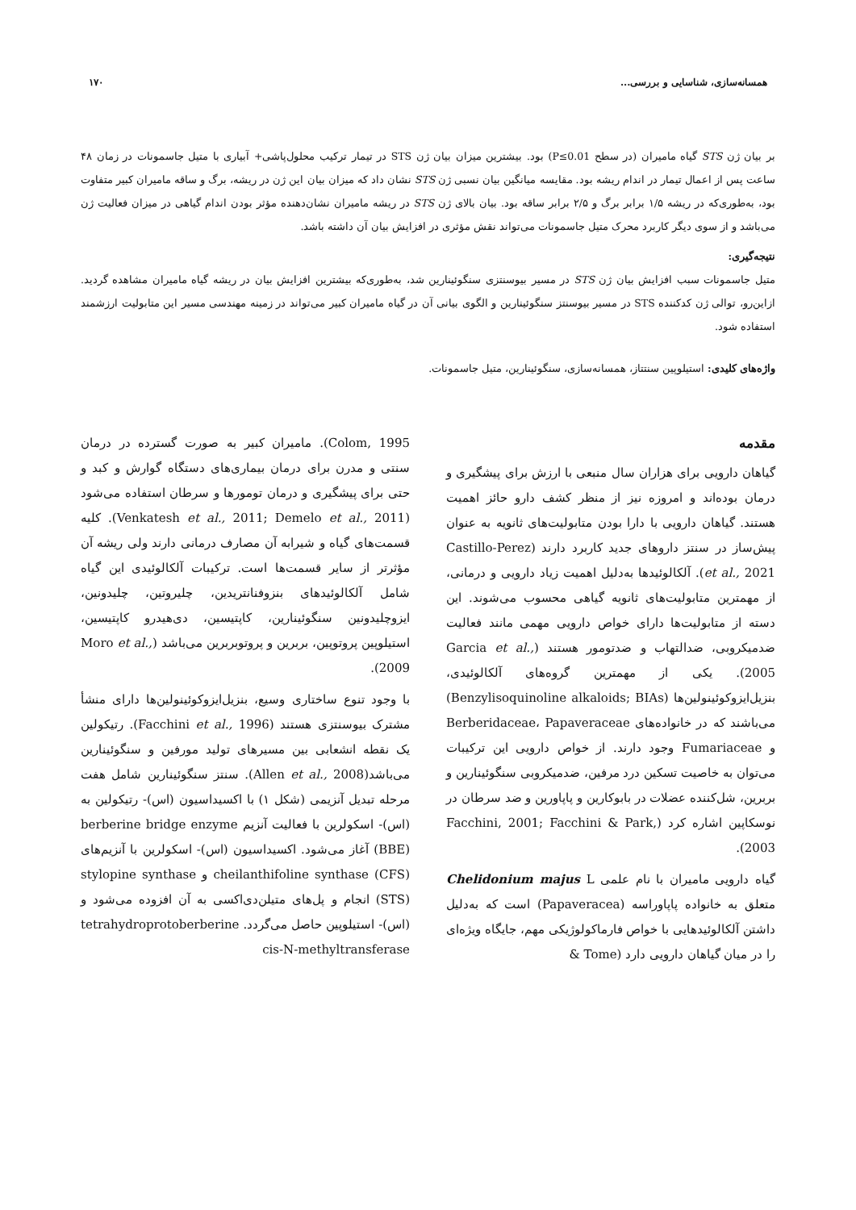همسانه‌سازی، شناسایی و بررسی... ۱۷۰
بر بیان ژن STS گیاه مامیران (در سطح P≤0.01) بود. بیشترین میزان بیان ژن STS در تیمار ترکیب محلول‌پاشی+ آبیاری با متیل جاسمونات در زمان ۴۸ ساعت پس از اعمال تیمار در اندام ریشه بود. مقایسه میانگین بیان نسبی ژن STS نشان داد که میزان بیان این ژن در ریشه، برگ و ساقه مامیران کبیر متفاوت بود، به‌طوری‌که در ریشه ۱/۵ برابر برگ و ۲/۵ برابر ساقه بود. بیان بالای ژن STS در ریشه مامیران نشان‌دهنده مؤثر بودن اندام گیاهی در میزان فعالیت ژن می‌باشد و از سوی دیگر کاربرد محرک متیل جاسمونات می‌تواند نقش مؤثری در افزایش بیان آن داشته باشد.
نتیجه‌گیری:
متیل جاسمونات سبب افزایش بیان ژن STS در مسیر بیوسنتزی سنگوئینارین شد، به‌طوری‌که بیشترین افزایش بیان در ریشه گیاه مامیران مشاهده گردید. ازاین‌رو، توالی ژن کدکننده STS در مسیر بیوسنتز سنگوئینارین و الگوی بیانی آن در گیاه مامیران کبیر می‌تواند در زمینه مهندسی مسیر این متابولیت ارزشمند استفاده شود.
واژه‌های کلیدی: استیلوپین سنتتاز، همسانه‌سازی، سنگوئینارین، متیل جاسمونات.
مقدمه
گیاهان دارویی برای هزاران سال منبعی با ارزش برای پیشگیری و درمان بوده‌اند و امروزه نیز از منظر کشف دارو حائز اهمیت هستند. گیاهان دارویی با دارا بودن متابولیت‌های ثانویه به عنوان پیش‌ساز در سنتز داروهای جدید کاربرد دارند (Castillo-Perez et al., 2021). آلکالوئیدها به‌دلیل اهمیت زیاد دارویی و درمانی، از مهمترین متابولیت‌های ثانویه گیاهی محسوب می‌شوند. این دسته از متابولیت‌ها دارای خواص دارویی مهمی مانند فعالیت ضدمیکروبی، ضدالتهاب و ضدتومور هستند (Garcia et al., 2005). یکی از مهمترین گروه‌های آلکالوئیدی، بنزیل‌ایزوکوئینولین‌ها (Benzylisoquinoline alkaloids; BIAs) می‌باشند که در خانواده‌های Berberidaceae، Papaveraceae و Fumariaceae وجود دارند. از خواص دارویی این ترکیبات می‌توان به خاصیت تسکین درد مرفین، ضدمیکروبی سنگوئینارین و بربرین، شل‌کننده عضلات در بابوکارین و پاپاورین و ضد سرطان در نوسکاپین اشاره کرد (Facchini, 2001; Facchini & Park, 2003).
گیاه دارویی مامیران با نام علمی Chelidonium majus L متعلق به خانواده پاپاوراسه (Papaveracea) است که به‌دلیل داشتن آلکالوئیدهایی با خواص فارماکولوژیکی مهم، جایگاه ویژه‌ای را در میان گیاهان دارویی دارد (Tome &
Colom, 1995). مامیران کبیر به صورت گسترده در درمان سنتی و مدرن برای درمان بیماری‌های دستگاه گوارش و کبد و حتی برای پیشگیری و درمان تومورها و سرطان استفاده می‌شود (Venkatesh et al., 2011; Demelo et al., 2011). کلیه قسمت‌های گیاه و شیرابه آن مصارف درمانی دارند ولی ریشه آن مؤثرتر از سایر قسمت‌ها است. ترکیبات آلکالوئیدی این گیاه شامل آلکالوئیدهای بنزوفنانتریدین، چلیروتین، چلیدونین، ایزوچلیدونین سنگوئینارین، کاپتیسین، دی‌هیدرو کاپتیسین، استیلوپین پروتوپین، بربرین و پروتوبربرین می‌باشد (Moro et al., 2009).
با وجود تنوع ساختاری وسیع، بنزیل‌ایزوکوئینولین‌ها دارای منشأ مشترک بیوسنتزی هستند (Facchini et al., 1996). رتیکولین یک نقطه انشعابی بین مسیرهای تولید مورفین و سنگوئینارین می‌باشد(Allen et al., 2008). سنتز سنگوئینارین شامل هفت مرحله تبدیل آنزیمی (شکل ۱) با اکسیداسیون (اس)- رتیکولین به (اس)- اسکولرین با فعالیت آنزیم berberine bridge enzyme (BBE) آغاز می‌شود. اکسیداسیون (اس)- اسکولرین با آنزیم‌های cheilanthifoline synthase (CFS) و stylopine synthase (STS) انجام و پل‌های متیلن‌دی‌اکسی به آن افزوده می‌شود و (اس)- استیلوپین حاصل می‌گردد. tetrahydroprotoberberine cis-N-methyltransferase